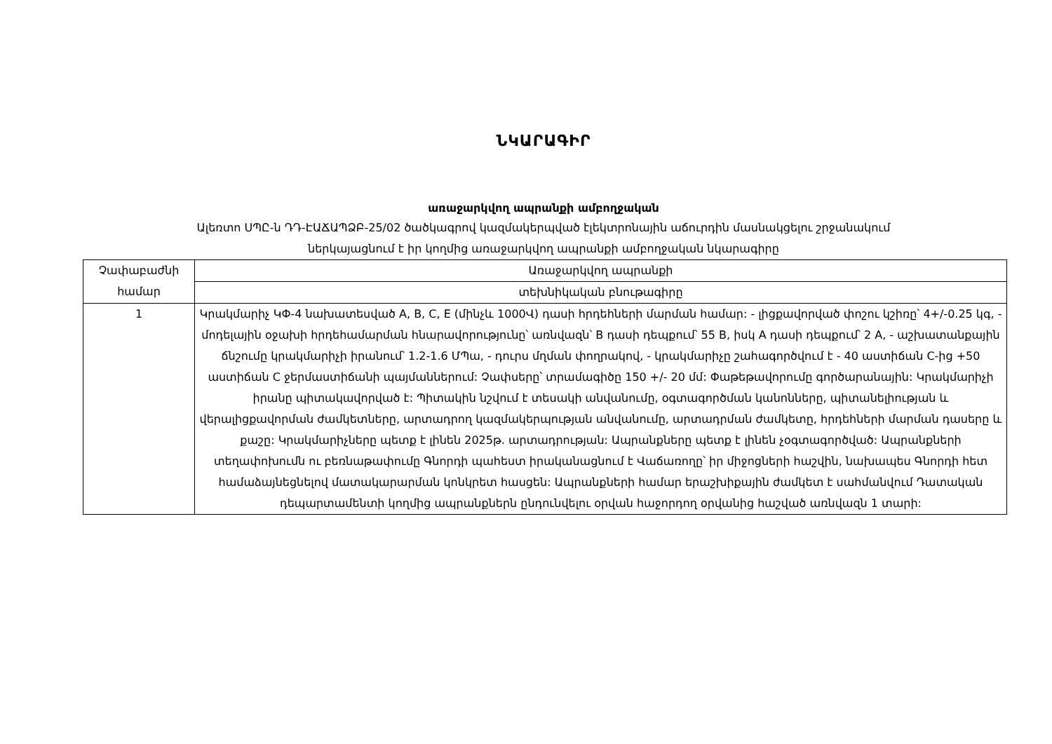ՆԿԱՐԱԳԻՐ
առաջարկվող ապրանքի ամբողջական
Ալեռտո ՍՊԸ-ն ԴԴ-ԷԱՃԱՊՁԲ-25/02 ծածկագրով կազմակերպված էլեկտրոնային աճուրդին մասնակցելու շրջանակում
ներկայացնում է իր կողմից առաջարկվող ապրանքի ամբողջական նկարագիրը
| Չափաբաժնի համար | Առաջարկվող ապրանքի |
| --- | --- |
| | տեխնիկական բնութագիրը |
| 1 | Կրակմարիչ ԿՓ-4 նախատեսված A, B, C, E (մինչև 1000Վ) դասի հրդեհների մարման համար: - լիցքավորված փոշու կշիռը՝ 4+/-0.25 կգ, - մոդելային օջախի հրդեհամարման հնարավորությունը՝ առնվազն՝ B դասի դեպքում՝ 55 B, իսկ A դասի դեպքում՝ 2 A, - աշխատանքային ճնշումը կրակմարիչի իրանում՝ 1.2-1.6 ՄՊա, - դուրս մղման փողրակով, - կրակմարիչը շահագործվում է - 40 աստիճան C-ից +50 աստիճան C ջերմաստիճանի պայմաններում: Չափսերը՝ տրամագիծը 150 +/- 20 մմ: Փաթեթավորումը գործարանային: Կրակմարիչի իրանը պիտակավորված է: Պիտակին նշվում է տեսակի անվանումը, օգտագործման կանոնները, պիտանելիության և վերալիցքավորման ժամկետները, արտադրող կազմակերպության անվանումը, արտադրման ժամկետը, հրդեհների մարման դասերը և քաշը: Կրակմարիչները պետք է լինեն 2025թ. արտադրության: Ապրանքները պետք է լինեն չօգտագործված: Ապրանքների տեղափոխումն ու բեռնաթափումը Գնորդի պահեստ իրականացնում է Վաճառողը՝ իր միջոցների հաշվին, նախապես Գնորդի հետ համաձայնեցնելով մատակարարման կոնկրետ հասցեն: Ապրանքների համար երաշխիքային ժամկետ է սահմանվում Դատական դեպարտամենտի կողմից ապրանքներն ընդունվելու օրվան հաջորդող օրվանից հաշված առնվազն 1 տարի: |